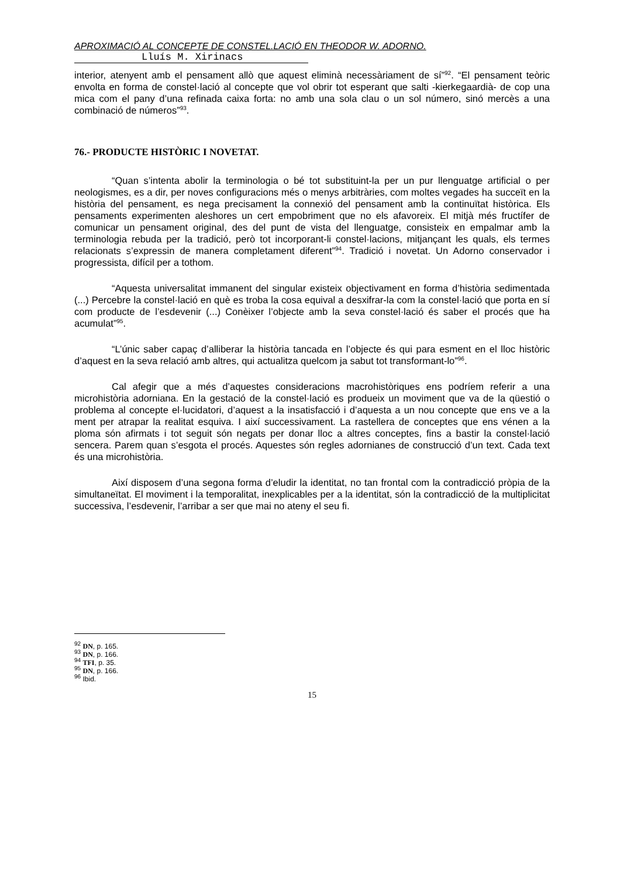APROXIMACIÓ AL CONCEPTE DE CONSTEL.LACIÓ EN THEODOR W. ADORNO.
Lluís M. Xirinacs
interior, atenyent amb el pensament allò que aquest eliminà necessàriament de sí”<sup>92</sup>. “El pensament teòric envolta en forma de constel·lació al concepte que vol obrir tot esperant que salti -kierkegaardià- de cop una mica com el pany d’una refinada caixa forta: no amb una sola clau o un sol número, sinó mercès a una combinació de números”<sup>93</sup>.
76.- PRODUCTE HISTÒRIC I NOVETAT.
“Quan s’intenta abolir la terminologia o bé tot substituint-la per un pur llenguatge artificial o per neologismes, es a dir, per noves configuracions més o menys arbitràries, com moltes vegades ha succeït en la història del pensament, es nega precisament la connexió del pensament amb la continuïtat històrica. Els pensaments experimenten aleshores un cert empobriment que no els afavoreix. El mitjà més fructífer de comunicar un pensament original, des del punt de vista del llenguatge, consisteix en empalmar amb la terminologia rebuda per la tradició, però tot incorporant-li constel·lacions, mitjançant les quals, els termes relacionats s’expressin de manera completament diferent”<sup>94</sup>. Tradició i novetat. Un Adorno conservador i progressista, difícil per a tothom.
“Aquesta universalitat immanent del singular existeix objectivament en forma d’història sedimentada (...) Percebre la constel·lació en què es troba la cosa equival a desxifrar-la com la constel·lació que porta en sí com producte de l’esdevenir (...) Conèixer l’objecte amb la seva constel·lació és saber el procés que ha acumulat”<sup>95</sup>.
“L’únic saber capaç d’alliberar la història tancada en l’objecte és qui para esment en el lloc històric d’aquest en la seva relació amb altres, qui actualitza quelcom ja sabut tot transformant-lo”<sup>96</sup>.
Cal afegir que a més d’aquestes consideracions macrohistòriques ens podríem referir a una microhistòria adorniana. En la gestació de la constel·lació es produeix un moviment que va de la qüestió o problema al concepte el·lucidatori, d’aquest a la insatisfacció i d’aquesta a un nou concepte que ens ve a la ment per atrapar la realitat esquiva. I així successivament. La rastellera de conceptes que ens vénen a la ploma són afirmats i tot seguit són negats per donar lloc a altres conceptes, fins a bastir la constel·lació sencera. Parem quan s’esgota el procés. Aquestes són regles adornianes de construcció d’un text. Cada text és una microhistòria.
Així disposem d’una segona forma d’eludir la identitat, no tan frontal com la contradicció pròpia de la simultaneïtat. El moviment i la temporalitat, inexplicables per a la identitat, són la contradicció de la multiplicitat successiva, l’esdevenir, l’arribar a ser que mai no ateny el seu fi.
<sup>92</sup> DN, p. 165.
<sup>93</sup> DN, p. 166.
<sup>94</sup> TFI, p. 35.
<sup>95</sup> DN, p. 166.
<sup>96</sup> Ibid.
15